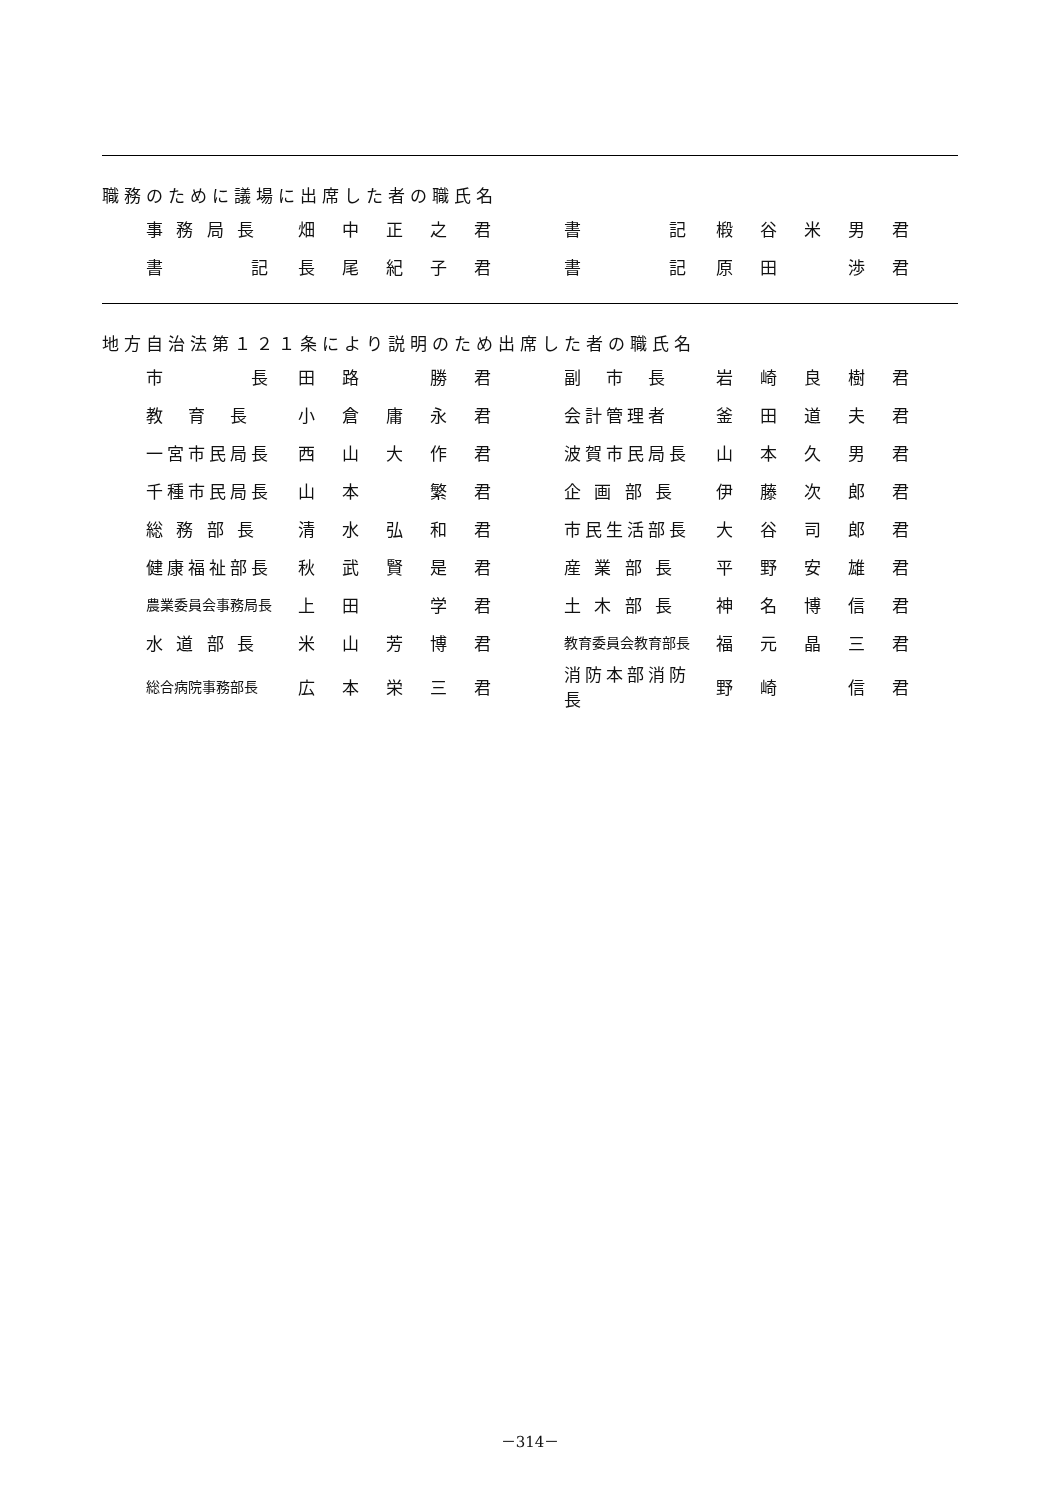職務のために議場に出席した者の職氏名
| 事 務 局 長 | 畑 | 中 | 正 | 之 | 君 | | 書 記 | 椴 | 谷 | 米 | 男 | 君 |
| 書 記 | 長 | 尾 | 紀 | 子 | 君 | | 書 記 | 原 | 田 | | 渉 | 君 |
地方自治法第１２１条により説明のため出席した者の職氏名
| 市 長 | 田 | 路 | | 勝 | 君 | | 副 市 長 | 岩 | 崎 | 良 | 樹 | 君 |
| 教 育 長 | 小 | 倉 | 庸 | 永 | 君 | | 会計管理者 | 釜 | 田 | 道 | 夫 | 君 |
| 一宮市民局長 | 西 | 山 | 大 | 作 | 君 | | 波賀市民局長 | 山 | 本 | 久 | 男 | 君 |
| 千種市民局長 | 山 | 本 | | 繁 | 君 | | 企 画 部 長 | 伊 | 藤 | 次 | 郎 | 君 |
| 総 務 部 長 | 清 | 水 | 弘 | 和 | 君 | | 市民生活部長 | 大 | 谷 | 司 | 郎 | 君 |
| 健康福祉部長 | 秋 | 武 | 賢 | 是 | 君 | | 産 業 部 長 | 平 | 野 | 安 | 雄 | 君 |
| 農業委員会事務局長 | 上 | 田 | | 学 | 君 | | 土 木 部 長 | 神 | 名 | 博 | 信 | 君 |
| 水 道 部 長 | 米 | 山 | 芳 | 博 | 君 | | 教育委員会教育部長 | 福 | 元 | 晶 | 三 | 君 |
| 総合病院事務部長 | 広 | 本 | 栄 | 三 | 君 | | 消防本部消防長 | 野 | 崎 | | 信 | 君 |
－314－